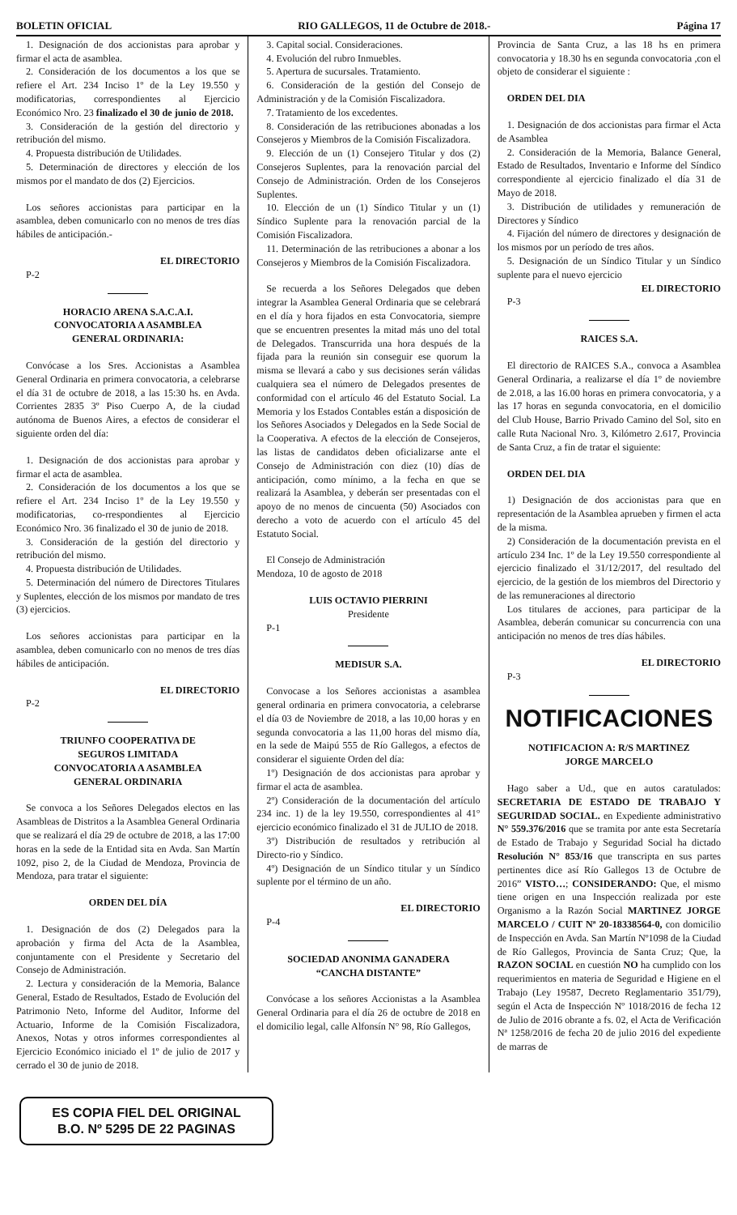BOLETIN OFICIAL RIO GALLEGOS, 11 de Octubre de 2018.- Página 17
1. Designación de dos accionistas para aprobar y firmar el acta de asamblea.
2. Consideración de los documentos a los que se refiere el Art. 234 Inciso 1º de la Ley 19.550 y modificatorias, correspondientes al Ejercicio Económico Nro. 23 finalizado el 30 de junio de 2018.
3. Consideración de la gestión del directorio y retribución del mismo.
4. Propuesta distribución de Utilidades.
5. Determinación de directores y elección de los mismos por el mandato de dos (2) Ejercicios.
Los señores accionistas para participar en la asamblea, deben comunicarlo con no menos de tres días hábiles de anticipación.-
EL DIRECTORIO
P-2
HORACIO ARENA S.A.C.A.I.
CONVOCATORIA A ASAMBLEA
GENERAL ORDINARIA:
Convócase a los Sres. Accionistas a Asamblea General Ordinaria en primera convocatoria, a celebrarse el día 31 de octubre de 2018, a las 15:30 hs. en Avda. Corrientes 2835 3º Piso Cuerpo A, de la ciudad autónoma de Buenos Aires, a efectos de considerar el siguiente orden del día:
1. Designación de dos accionistas para aprobar y firmar el acta de asamblea.
2. Consideración de los documentos a los que se refiere el Art. 234 Inciso 1º de la Ley 19.550 y modificatorias, co-rrespondientes al Ejercicio Económico Nro. 36 finalizado el 30 de junio de 2018.
3. Consideración de la gestión del directorio y retribución del mismo.
4. Propuesta distribución de Utilidades.
5. Determinación del número de Directores Titulares y Suplentes, elección de los mismos por mandato de tres (3) ejercicios.
Los señores accionistas para participar en la asamblea, deben comunicarlo con no menos de tres días hábiles de anticipación.
EL DIRECTORIO
P-2
TRIUNFO COOPERATIVA DE
SEGUROS LIMITADA
CONVOCATORIA A ASAMBLEA
GENERAL ORDINARIA
Se convoca a los Señores Delegados electos en las Asambleas de Distritos a la Asamblea General Ordinaria que se realizará el día 29 de octubre de 2018, a las 17:00 horas en la sede de la Entidad sita en Avda. San Martín 1092, piso 2, de la Ciudad de Mendoza, Provincia de Mendoza, para tratar el siguiente:
ORDEN DEL DÍA
1. Designación de dos (2) Delegados para la aprobación y firma del Acta de la Asamblea, conjuntamente con el Presidente y Secretario del Consejo de Administración.
2. Lectura y consideración de la Memoria, Balance General, Estado de Resultados, Estado de Evolución del Patrimonio Neto, Informe del Auditor, Informe del Actuario, Informe de la Comisión Fiscalizadora, Anexos, Notas y otros informes correspondientes al Ejercicio Económico iniciado el 1º de julio de 2017 y cerrado el 30 de junio de 2018.
3. Capital social. Consideraciones.
4. Evolución del rubro Inmuebles.
5. Apertura de sucursales. Tratamiento.
6. Consideración de la gestión del Consejo de Administración y de la Comisión Fiscalizadora.
7. Tratamiento de los excedentes.
8. Consideración de las retribuciones abonadas a los Consejeros y Miembros de la Comisión Fiscalizadora.
9. Elección de un (1) Consejero Titular y dos (2) Consejeros Suplentes, para la renovación parcial del Consejo de Administración. Orden de los Consejeros Suplentes.
10. Elección de un (1) Síndico Titular y un (1) Síndico Suplente para la renovación parcial de la Comisión Fiscalizadora.
11. Determinación de las retribuciones a abonar a los Consejeros y Miembros de la Comisión Fiscalizadora.
Se recuerda a los Señores Delegados que deben integrar la Asamblea General Ordinaria que se celebrará en el día y hora fijados en esta Convocatoria, siempre que se encuentren presentes la mitad más uno del total de Delegados. Transcurrida una hora después de la fijada para la reunión sin conseguir ese quorum la misma se llevará a cabo y sus decisiones serán válidas cualquiera sea el número de Delegados presentes de conformidad con el artículo 46 del Estatuto Social. La Memoria y los Estados Contables están a disposición de los Señores Asociados y Delegados en la Sede Social de la Cooperativa. A efectos de la elección de Consejeros, las listas de candidatos deben oficializarse ante el Consejo de Administración con diez (10) días de anticipación, como mínimo, a la fecha en que se realizará la Asamblea, y deberán ser presentadas con el apoyo de no menos de cincuenta (50) Asociados con derecho a voto de acuerdo con el artículo 45 del Estatuto Social.
El Consejo de Administración
Mendoza, 10 de agosto de 2018
LUIS OCTAVIO PIERRINI
Presidente
P-1
MEDISUR S.A.
Convocase a los Señores accionistas a asamblea general ordinaria en primera convocatoria, a celebrarse el día 03 de Noviembre de 2018, a las 10,00 horas y en segunda convocatoria a las 11,00 horas del mismo día, en la sede de Maipú 555 de Río Gallegos, a efectos de considerar el siguiente Orden del día:
1º) Designación de dos accionistas para aprobar y firmar el acta de asamblea.
2º) Consideración de la documentación del artículo 234 inc. 1) de la ley 19.550, correspondientes al 41° ejercicio económico finalizado el 31 de JULIO de 2018.
3º) Distribución de resultados y retribución al Directo-rio y Síndico.
4º) Designación de un Síndico titular y un Síndico suplente por el término de un año.
EL DIRECTORIO
P-4
SOCIEDAD ANONIMA GANADERA
“CANCHA DISTANTE”
Convócase a los señores Accionistas a la Asamblea General Ordinaria para el día 26 de octubre de 2018 en el domicilio legal, calle Alfonsín N° 98, Río Gallegos,
Provincia de Santa Cruz, a las 18 hs en primera convocatoria y 18.30 hs en segunda convocatoria ,con el objeto de considerar el siguiente :
ORDEN DEL DIA
1. Designación de dos accionistas para firmar el Acta de Asamblea
2. Consideración de la Memoria, Balance General, Estado de Resultados, Inventario e Informe del Síndico correspondiente al ejercicio finalizado el día 31 de Mayo de 2018.
3. Distribución de utilidades y remuneración de Directores y Síndico
4. Fijación del número de directores y designación de los mismos por un período de tres años.
5. Designación de un Síndico Titular y un Síndico suplente para el nuevo ejercicio
EL DIRECTORIO
P-3
RAICES S.A.
El directorio de RAICES S.A., convoca a Asamblea General Ordinaria, a realizarse el día 1º de noviembre de 2.018, a las 16.00 horas en primera convocatoria, y a las 17 horas en segunda convocatoria, en el domicilio del Club House, Barrio Privado Camino del Sol, sito en calle Ruta Nacional Nro. 3, Kilómetro 2.617, Provincia de Santa Cruz, a fin de tratar el siguiente:
ORDEN DEL DIA
1) Designación de dos accionistas para que en representación de la Asamblea aprueben y firmen el acta de la misma.
2) Consideración de la documentación prevista en el artículo 234 Inc. 1º de la Ley 19.550 correspondiente al ejercicio finalizado el 31/12/2017, del resultado del ejercicio, de la gestión de los miembros del Directorio y de las remuneraciones al directorio
Los titulares de acciones, para participar de la Asamblea, deberán comunicar su concurrencia con una anticipación no menos de tres días hábiles.
EL DIRECTORIO
P-3
NOTIFICACIONES
NOTIFICACION A: R/S MARTINEZ
JORGE MARCELO
Hago saber a Ud., que en autos caratulados: SECRETARIA DE ESTADO DE TRABAJO Y SEGURIDAD SOCIAL. en Expediente administrativo N° 559.376/2016 que se tramita por ante esta Secretaría de Estado de Trabajo y Seguridad Social ha dictado Resolución N° 853/16 que transcripta en sus partes pertinentes dice así Río Gallegos 13 de Octubre de 2016” VISTO…; CONSIDERANDO: Que, el mismo tiene origen en una Inspección realizada por este Organismo a la Razón Social MARTINEZ JORGE MARCELO / CUIT Nª 20-18338564-0, con domicilio de Inspección en Avda. San Martín Nº1098 de la Ciudad de Río Gallegos, Provincia de Santa Cruz; Que, la RAZON SOCIAL en cuestión NO ha cumplido con los requerimientos en materia de Seguridad e Higiene en el Trabajo (Ley 19587, Decreto Reglamentario 351/79), según el Acta de Inspección Nº 1018/2016 de fecha 12 de Julio de 2016 obrante a fs. 02, el Acta de Verificación Nª 1258/2016 de fecha 20 de julio 2016 del expediente de marras de
ES COPIA FIEL DEL ORIGINAL
B.O. Nº 5295 DE 22 PAGINAS